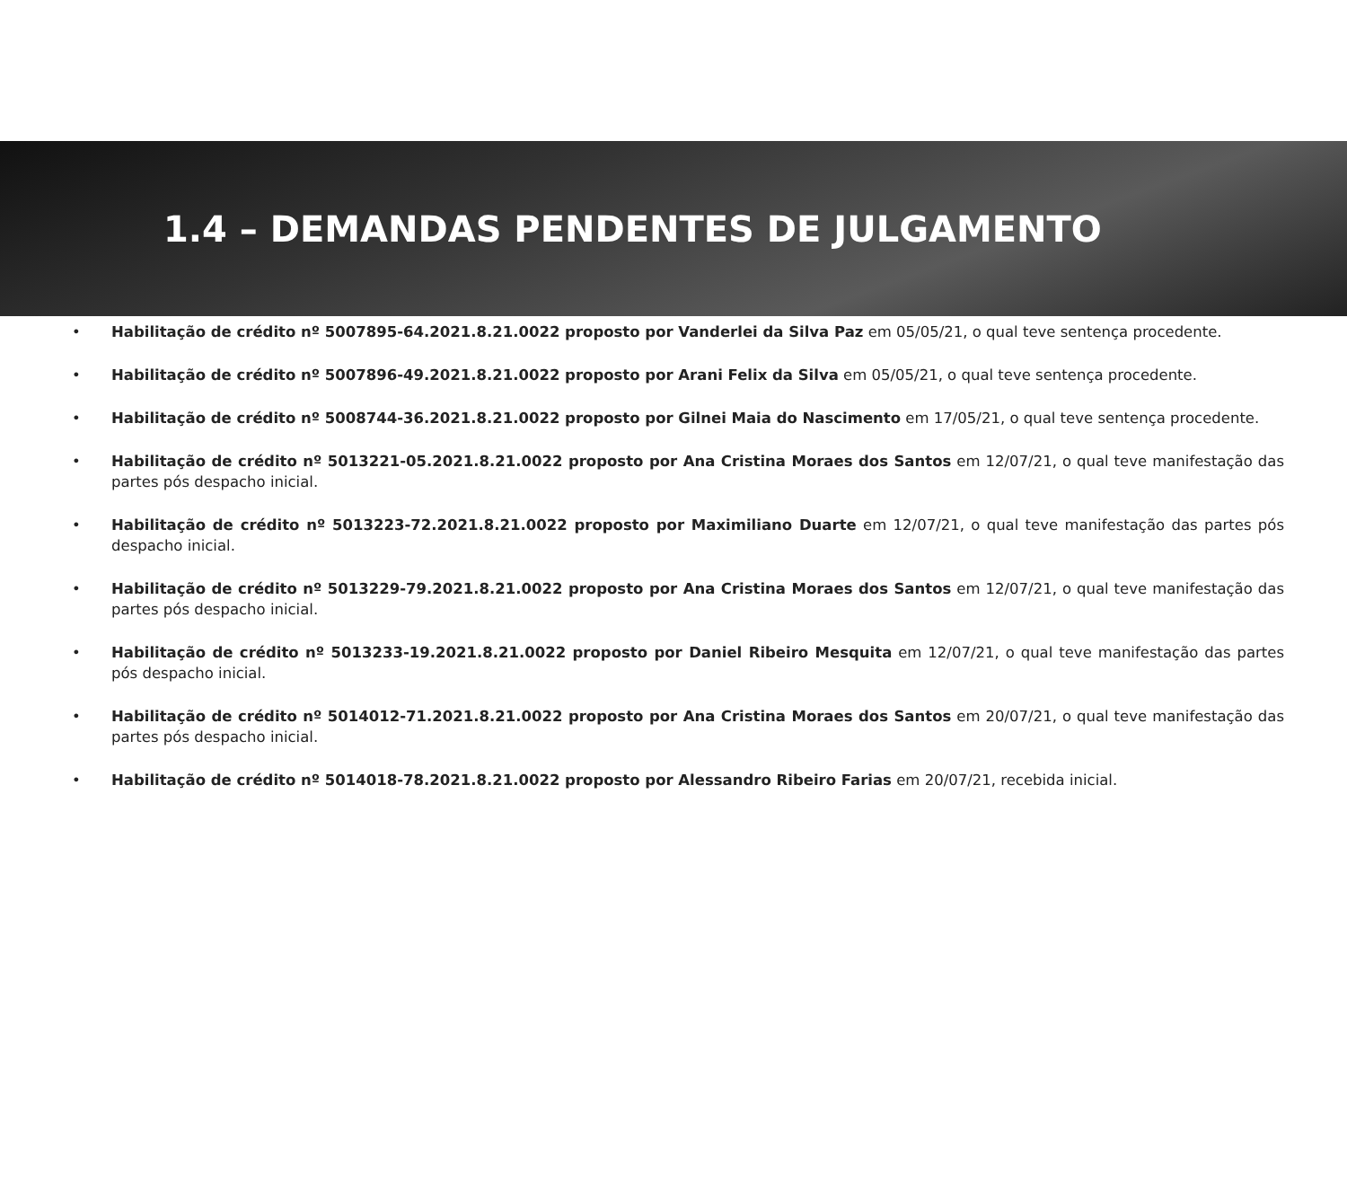1.4 – DEMANDAS PENDENTES DE JULGAMENTO
• Habilitação de crédito nº 5007895-64.2021.8.21.0022 proposto por Vanderlei da Silva Paz em 05/05/21, o qual teve sentença procedente.
• Habilitação de crédito nº 5007896-49.2021.8.21.0022 proposto por Arani Felix da Silva em 05/05/21, o qual teve sentença procedente.
• Habilitação de crédito nº 5008744-36.2021.8.21.0022 proposto por Gilnei Maia do Nascimento em 17/05/21, o qual teve sentença procedente.
• Habilitação de crédito nº 5013221-05.2021.8.21.0022 proposto por Ana Cristina Moraes dos Santos em 12/07/21, o qual teve manifestação das partes pós despacho inicial.
• Habilitação de crédito nº 5013223-72.2021.8.21.0022 proposto por Maximiliano Duarte em 12/07/21, o qual teve manifestação das partes pós despacho inicial.
• Habilitação de crédito nº 5013229-79.2021.8.21.0022 proposto por Ana Cristina Moraes dos Santos em 12/07/21, o qual teve manifestação das partes pós despacho inicial.
• Habilitação de crédito nº 5013233-19.2021.8.21.0022 proposto por Daniel Ribeiro Mesquita em 12/07/21, o qual teve manifestação das partes pós despacho inicial.
• Habilitação de crédito nº 5014012-71.2021.8.21.0022 proposto por Ana Cristina Moraes dos Santos em 20/07/21, o qual teve manifestação das partes pós despacho inicial.
• Habilitação de crédito nº 5014018-78.2021.8.21.0022 proposto por Alessandro Ribeiro Farias em 20/07/21, recebida inicial.